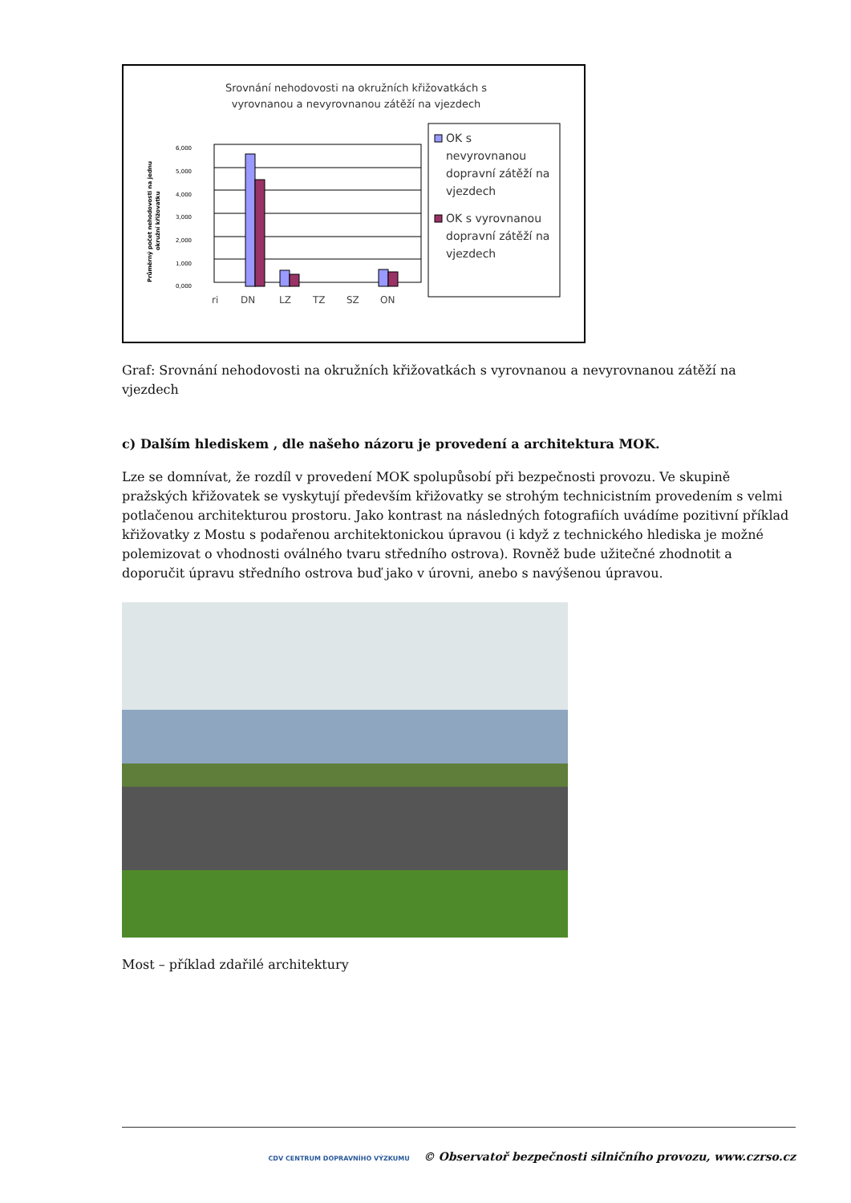Srovnání nehodovosti na okružních křižovatkách s
vyrovnanou a nevyrovnanou zátěží na vjezdech
6,000
5,000
4,000
3,000
2,000
1,000
0,000
Průměrný počet nehodovosti na jednu
okružní křižovatku
ri
DN
LZ
TZ
SZ
ON
OK s
nevyrovnanou
dopravní zátěží na
vjezdech
OK s vyrovnanou
dopravní zátěží na
vjezdech
Graf: Srovnání nehodovosti na okružních křižovatkách s vyrovnanou a nevyrovnanou zátěží na vjezdech
c) Dalším hlediskem , dle našeho názoru je provedení a architektura MOK.
Lze se domnívat, že rozdíl v provedení MOK spolupůsobí při bezpečnosti provozu. Ve skupině pražských křižovatek se vyskytují především křižovatky se strohým technicistním provedením s velmi potlačenou architekturou prostoru. Jako kontrast na následných fotografiích uvádíme pozitivní příklad křižovatky z Mostu s podařenou architektonickou úpravou (i když z technického hlediska je možné polemizovat o vhodnosti oválného tvaru středního ostrova). Rovněž bude užitečné zhodnotit a doporučit úpravu středního ostrova buď jako v úrovni, anebo s navýšenou úpravou.
Most – příklad zdařilé architektury
CDV CENTRUM DOPRAVNÍHO VÝZKUMU © Observatoř bezpečnosti silničního provozu, www.czrso.cz